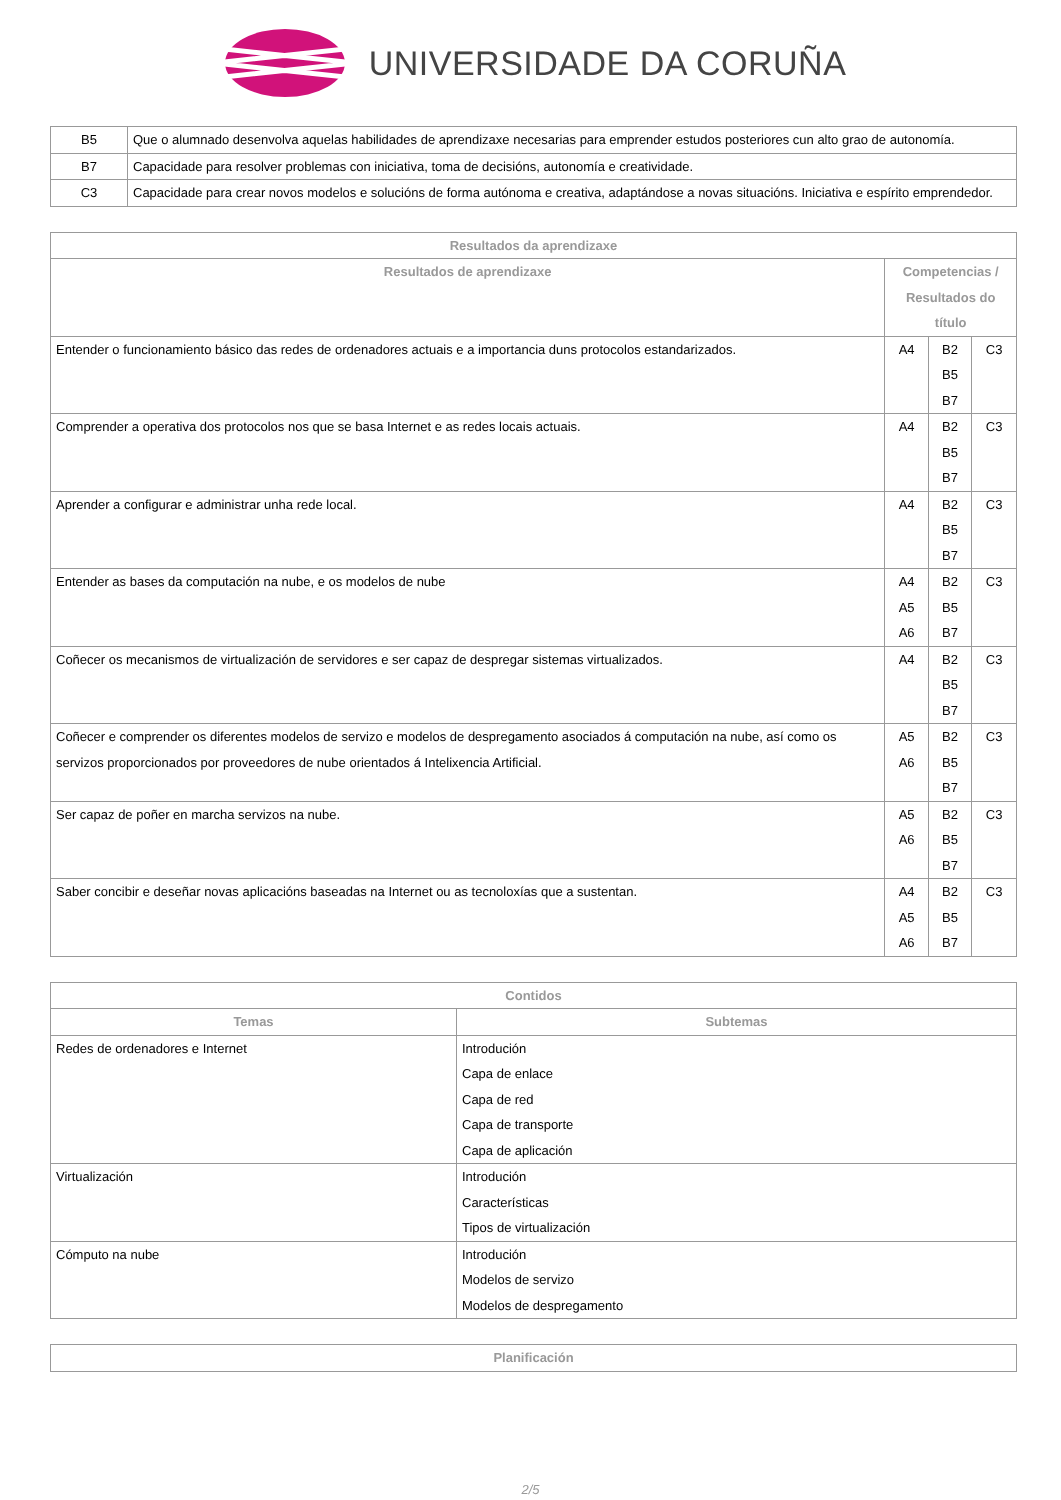UNIVERSIDADE DA CORUÑA
| B5 | Que o alumnado desenvolva aquelas habilidades de aprendizaxe necesarias para emprender estudos posteriores cun alto grao de autonomía. |
| B7 | Capacidade para resolver problemas con iniciativa, toma de decisións, autonomía e creatividade. |
| C3 | Capacidade para crear novos modelos e solucións de forma autónoma e creativa, adaptándose a novas situacións. Iniciativa e espírito emprendedor. |
| Resultados da aprendizaxe | | | |
| --- | --- | --- | --- |
| Resultados de aprendizaxe | Competencias / Resultados do título | | |
| Entender o funcionamiento básico das redes de ordenadores actuais e a importancia duns protocolos estandarizados. | A4 | B2 B5 B7 | C3 |
| Comprender a operativa dos protocolos nos que se basa Internet e as redes locais actuais. | A4 | B2 B5 B7 | C3 |
| Aprender a configurar e administrar unha rede local. | A4 | B2 B5 B7 | C3 |
| Entender as bases da computación na nube, e os modelos de nube | A4 A5 A6 | B2 B5 B7 | C3 |
| Coñecer os mecanismos de virtualización de servidores e ser capaz de despregar sistemas virtualizados. | A4 | B2 B5 B7 | C3 |
| Coñecer e comprender os diferentes modelos de servizo e modelos de despregamento asociados á computación na nube, así como os servizos proporcionados por proveedores de nube orientados á Intelixencia Artificial. | A5 A6 | B2 B5 B7 | C3 |
| Ser capaz de poñer en marcha servizos na nube. | A5 A6 | B2 B5 B7 | C3 |
| Saber concibir e deseñar novas aplicacións baseadas na Internet ou as tecnoloxías que a sustentan. | A4 A5 A6 | B2 B5 B7 | C3 |
| Contidos | |
| --- | --- |
| Temas | Subtemas |
| Redes de ordenadores e Internet | Introdución Capa de enlace Capa de red Capa de transporte Capa de aplicación |
| Virtualización | Introdución Características Tipos de virtualización |
| Cómputo na nube | Introdución Modelos de servizo Modelos de despregamento |
| Planificación |
| --- |
2/5